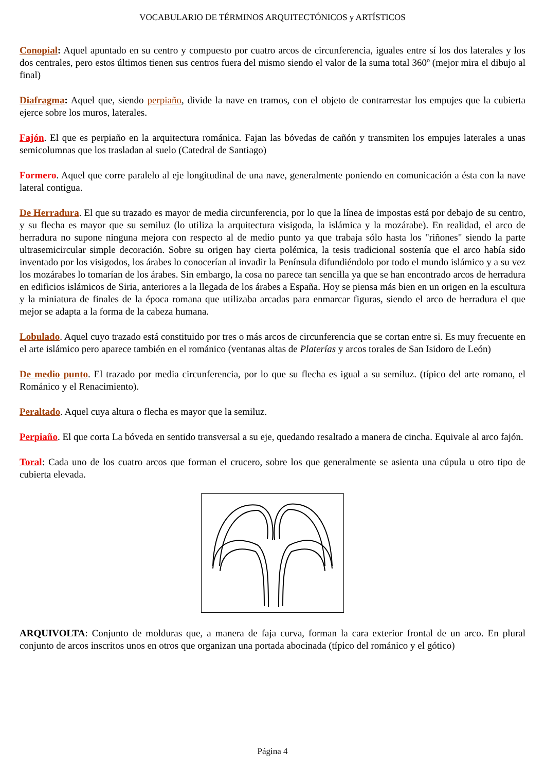VOCABULARIO DE TÉRMINOS ARQUITECTÓNICOS y ARTÍSTICOS
Conopial: Aquel apuntado en su centro y compuesto por cuatro arcos de circunferencia, iguales entre sí los dos laterales y los dos centrales, pero estos últimos tienen sus centros fuera del mismo siendo el valor de la suma total 360º (mejor mira el dibujo al final)
Diafragma: Aquel que, siendo perpiaño, divide la nave en tramos, con el objeto de contrarrestar los empujes que la cubierta ejerce sobre los muros, laterales.
Fajón. El que es perpiaño en la arquitectura románica. Fajan las bóvedas de cañón y transmiten los empujes laterales a unas semicolumnas que los trasladan al suelo (Catedral de Santiago)
Formero. Aquel que corre paralelo al eje longitudinal de una nave, generalmente poniendo en comunicación a ésta con la nave lateral contigua.
De Herradura. El que su trazado es mayor de media circunferencia, por lo que la línea de impostas está por debajo de su centro, y su flecha es mayor que su semiluz (lo utiliza la arquitectura visigoda, la islámica y la mozárabe). En realidad, el arco de herradura no supone ninguna mejora con respecto al de medio punto ya que trabaja sólo hasta los "riñones" siendo la parte ultrasemicircular simple decoración. Sobre su origen hay cierta polémica, la tesis tradicional sostenía que el arco había sido inventado por los visigodos, los árabes lo conocerían al invadir la Península difundiéndolo por todo el mundo islámico y a su vez los mozárabes lo tomarían de los árabes. Sin embargo, la cosa no parece tan sencilla ya que se han encontrado arcos de herradura en edificios islámicos de Siria, anteriores a la llegada de los árabes a España. Hoy se piensa más bien en un origen en la escultura y la miniatura de finales de la época romana que utilizaba arcadas para enmarcar figuras, siendo el arco de herradura el que mejor se adapta a la forma de la cabeza humana.
Lobulado. Aquel cuyo trazado está constituido por tres o más arcos de circunferencia que se cortan entre si. Es muy frecuente en el arte islámico pero aparece también en el románico (ventanas altas de Platerías y arcos torales de San Isidoro de León)
De medio punto. El trazado por media circunferencia, por lo que su flecha es igual a su semiluz. (típico del arte romano, el Románico y el Renacimiento).
Peraltado. Aquel cuya altura o flecha es mayor que la semiluz.
Perpiaño. El que corta La bóveda en sentido transversal a su eje, quedando resaltado a manera de cincha. Equivale al arco fajón.
Toral: Cada uno de los cuatro arcos que forman el crucero, sobre los que generalmente se asienta una cúpula u otro tipo de cubierta elevada.
ARQUIVOLTA: Conjunto de molduras que, a manera de faja curva, forman la cara exterior frontal de un arco. En plural conjunto de arcos inscritos unos en otros que organizan una portada abocinada (típico del románico y el gótico)
Página 4